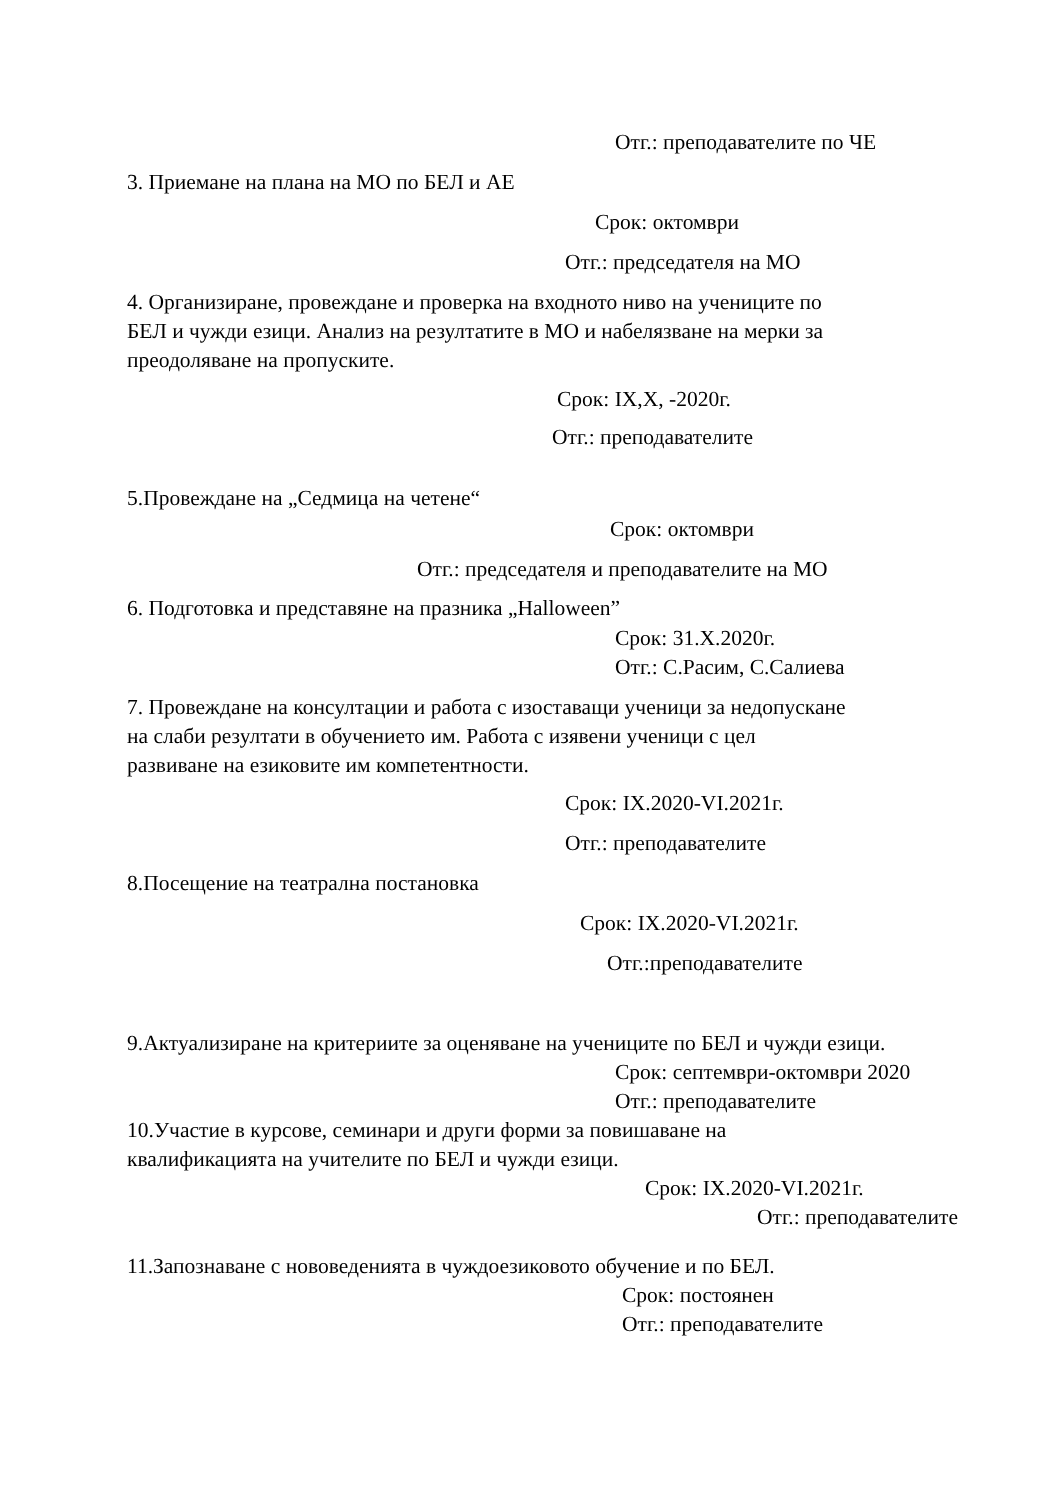Отг.: преподавателите по ЧЕ
3. Приемане на плана на МО по БЕЛ и АЕ
Срок: октомври
Отг.: председателя на МО
4. Организиране, провеждане и проверка на входното ниво на учениците по БЕЛ и чужди езици. Анализ на резултатите в МО и набелязване на мерки за преодоляване на пропуските.
Срок: IX,X, -2020г.
Отг.: преподавателите
5.Провеждане на „Седмица на четене“
Срок: октомври
Отг.: председателя и преподавателите на МО
6. Подготовка и представяне на празника „Halloween”
Срок: 31.X.2020г.
Отг.: С.Расим, С.Салиева
7. Провеждане на консултации и работа с изоставащи ученици за недопускане на слаби резултати в обучението им. Работа с изявени ученици с цел развиване на езиковите им компетентности.
Срок: IX.2020-VI.2021г.
Отг.: преподавателите
8.Посещение на театрална постановка
Срок: IX.2020-VI.2021г.
Отг.:преподавателите
9.Актуализиране на критериите за оценяване на учениците по БЕЛ и чужди езици.
Срок: септември-октомври 2020
Отг.: преподавателите
10.Участие в курсове, семинари и други форми за повишаване на квалификацията на учителите по БЕЛ и чужди езици.
Срок: IX.2020-VI.2021г.
Отг.: преподавателите
11.Запознаване с нововеденията в чуждоезиковото обучение и по БЕЛ.
Срок: постоянен
Отг.: преподавателите